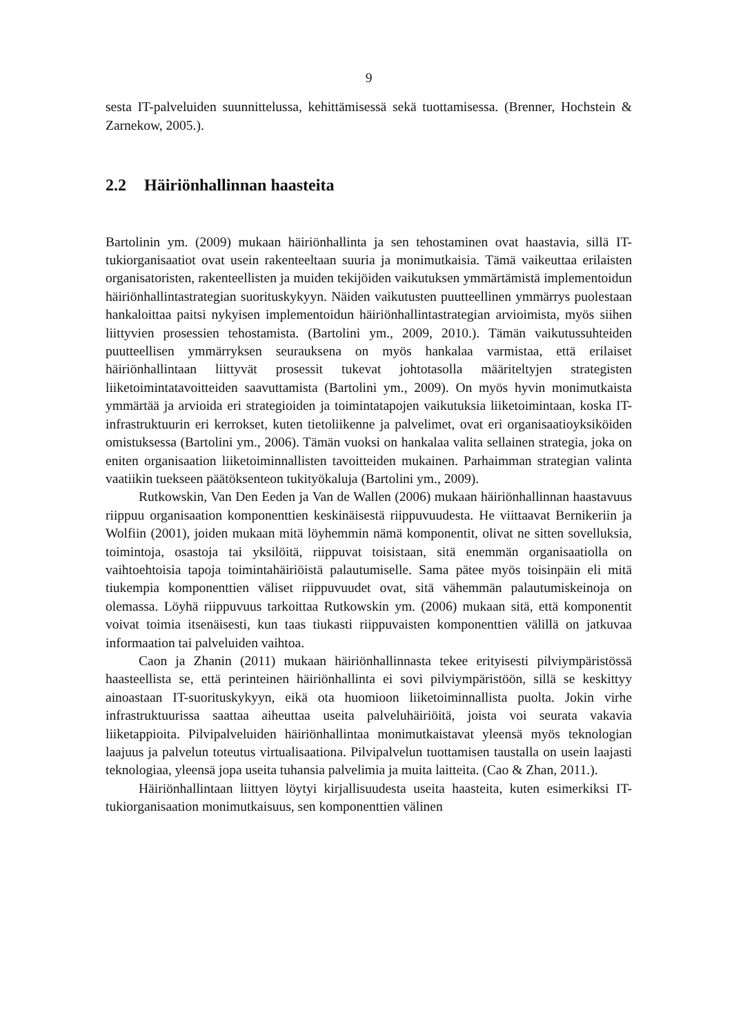9
sesta IT-palveluiden suunnittelussa, kehittämisessä sekä tuottamisessa. (Brenner, Hochstein & Zarnekow, 2005.).
2.2 Häiriönhallinnan haasteita
Bartolinin ym. (2009) mukaan häiriönhallinta ja sen tehostaminen ovat haastavia, sillä IT-tukiorganisaatiot ovat usein rakenteeltaan suuria ja monimutkaisia. Tämä vaikeuttaa erilaisten organisatoristen, rakenteellisten ja muiden tekijöiden vaikutuksen ymmärtämistä implementoidun häiriönhallintastrategian suorituskykyyn. Näiden vaikutusten puutteellinen ymmärrys puolestaan hankaloittaa paitsi nykyisen implementoidun häiriönhallintastrategian arvioimista, myös siihen liittyvien prosessien tehostamista. (Bartolini ym., 2009, 2010.). Tämän vaikutussuhteiden puutteellisen ymmärryksen seurauksena on myös hankalaa varmistaa, että erilaiset häiriönhallintaan liittyvät prosessit tukevat johtotasolla määriteltyjen strategisten liiketoimintatavoitteiden saavuttamista (Bartolini ym., 2009). On myös hyvin monimutkaista ymmärtää ja arvioida eri strategioiden ja toimintatapojen vaikutuksia liiketoimintaan, koska IT-infrastruktuurin eri kerrokset, kuten tietoliikenne ja palvelimet, ovat eri organisaatioyksiköiden omistuksessa (Bartolini ym., 2006). Tämän vuoksi on hankalaa valita sellainen strategia, joka on eniten organisaation liiketoiminnallisten tavoitteiden mukainen. Parhaimman strategian valinta vaatiikin tuekseen päätöksenteon tukityökaluja (Bartolini ym., 2009).
Rutkowskin, Van Den Eeden ja Van de Wallen (2006) mukaan häiriönhallinnan haastavuus riippuu organisaation komponenttien keskinäisestä riippuvuudesta. He viittaavat Bernikeriin ja Wolfiin (2001), joiden mukaan mitä löyhemmin nämä komponentit, olivat ne sitten sovelluksia, toimintoja, osastoja tai yksilöitä, riippuvat toisistaan, sitä enemmän organisaatiolla on vaihtoehtoisia tapoja toimintahäiriöistä palautumiselle. Sama pätee myös toisinpäin eli mitä tiukempia komponenttien väliset riippuvuudet ovat, sitä vähemmän palautumiskeinoja on olemassa. Löyhä riippuvuus tarkoittaa Rutkowskin ym. (2006) mukaan sitä, että komponentit voivat toimia itsenäisesti, kun taas tiukasti riippuvaisten komponenttien välillä on jatkuvaa informaation tai palveluiden vaihtoa.
Caon ja Zhanin (2011) mukaan häiriönhallinnasta tekee erityisesti pilviympäristössä haasteellista se, että perinteinen häiriönhallinta ei sovi pilviympäristöön, sillä se keskittyy ainoastaan IT-suorituskykyyn, eikä ota huomioon liiketoiminnallista puolta. Jokin virhe infrastruktuurissa saattaa aiheuttaa useita palveluhäiriöitä, joista voi seurata vakavia liiketappioita. Pilvipalveluiden häiriönhallintaa monimutkaistavat yleensä myös teknologian laajuus ja palvelun toteutus virtualisaationa. Pilvipalvelun tuottamisen taustalla on usein laajasti teknologiaa, yleensä jopa useita tuhansia palvelimia ja muita laitteita. (Cao & Zhan, 2011.).
Häiriönhallintaan liittyen löytyi kirjallisuudesta useita haasteita, kuten esimerkiksi IT-tukiorganisaation monimutkaisuus, sen komponenttien välinen